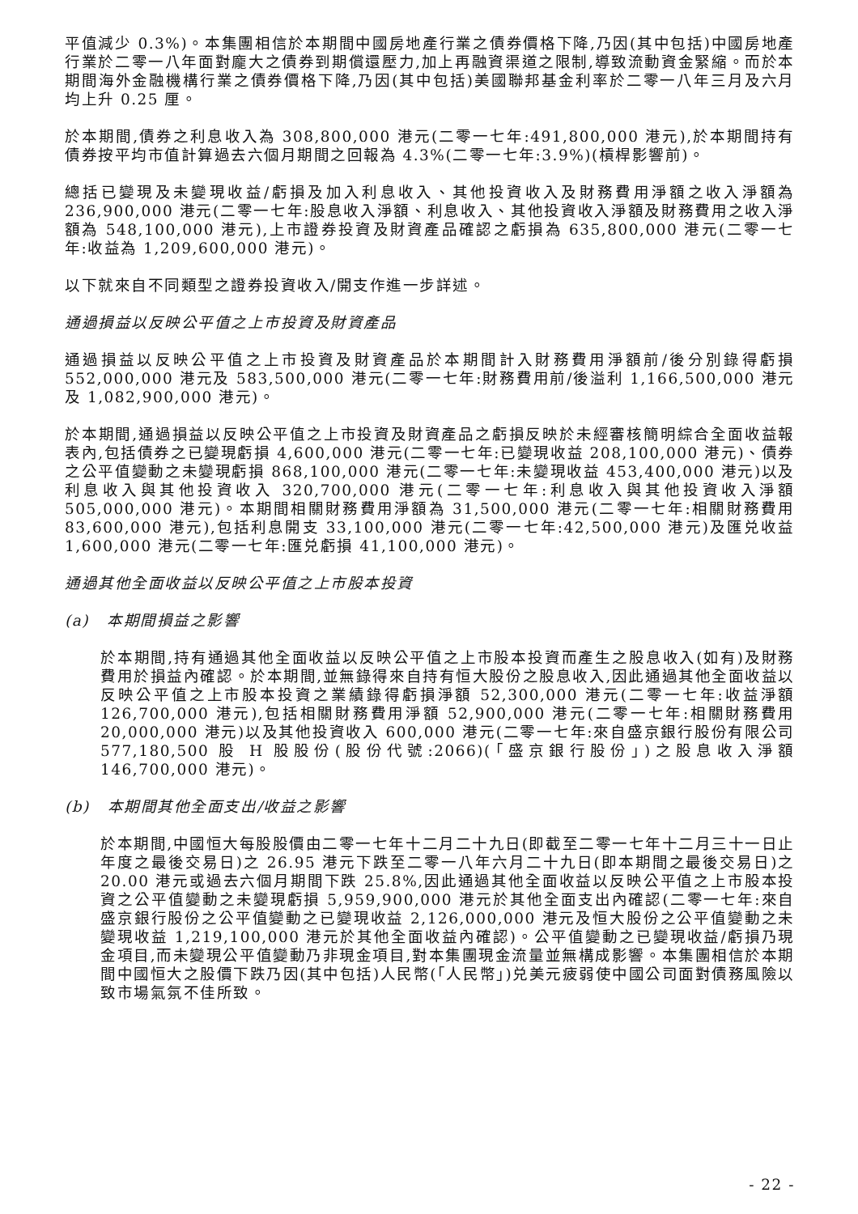平值減少 0.3%)。本集團相信於本期間中國房地產行業之債券價格下降,乃因(其中包括)中國房地產行業於二零一八年面對龐大之債券到期償還壓力,加上再融資渠道之限制,導致流動資金緊縮。而於本期間海外金融機構行業之債券價格下降,乃因(其中包括)美國聯邦基金利率於二零一八年三月及六月均上升 0.25 厘。
於本期間,債券之利息收入為 308,800,000 港元(二零一七年:491,800,000 港元),於本期間持有債券按平均市值計算過去六個月期間之回報為 4.3%(二零一七年:3.9%)(槓桿影響前)。
總括已變現及未變現收益/虧損及加入利息收入、其他投資收入及財務費用淨額之收入淨額為 236,900,000 港元(二零一七年:股息收入淨額、利息收入、其他投資收入淨額及財務費用之收入淨額為 548,100,000 港元),上市證券投資及財資產品確認之虧損為 635,800,000 港元(二零一七年:收益為 1,209,600,000 港元)。
以下就來自不同類型之證券投資收入/開支作進一步詳述。
通過損益以反映公平值之上市投資及財資產品
通過損益以反映公平值之上市投資及財資產品於本期間計入財務費用淨額前/後分別錄得虧損 552,000,000 港元及 583,500,000 港元(二零一七年:財務費用前/後溢利 1,166,500,000 港元及 1,082,900,000 港元)。
於本期間,通過損益以反映公平值之上市投資及財資產品之虧損反映於未經審核簡明綜合全面收益報表內,包括債券之已變現虧損 4,600,000 港元(二零一七年:已變現收益 208,100,000 港元)、債券之公平值變動之未變現虧損 868,100,000 港元(二零一七年:未變現收益 453,400,000 港元)以及利息收入與其他投資收入 320,700,000 港元(二零一七年:利息收入與其他投資收入淨額 505,000,000 港元)。本期間相關財務費用淨額為 31,500,000 港元(二零一七年:相關財務費用 83,600,000 港元),包括利息開支 33,100,000 港元(二零一七年:42,500,000 港元)及匯兑收益 1,600,000 港元(二零一七年:匯兑虧損 41,100,000 港元)。
通過其他全面收益以反映公平值之上市股本投資
(a) 本期間損益之影響
於本期間,持有通過其他全面收益以反映公平值之上市股本投資而產生之股息收入(如有)及財務費用於損益內確認。於本期間,並無錄得來自持有恒大股份之股息收入,因此通過其他全面收益以反映公平值之上市股本投資之業績錄得虧損淨額 52,300,000 港元(二零一七年:收益淨額 126,700,000 港元),包括相關財務費用淨額 52,900,000 港元(二零一七年:相關財務費用 20,000,000 港元)以及其他投資收入 600,000 港元(二零一七年:來自盛京銀行股份有限公司 577,180,500 股 H 股股份(股份代號:2066)(「盛京銀行股份」)之股息收入淨額 146,700,000 港元)。
(b) 本期間其他全面支出/收益之影響
於本期間,中國恒大每股股價由二零一七年十二月二十九日(即截至二零一七年十二月三十一日止年度之最後交易日)之 26.95 港元下跌至二零一八年六月二十九日(即本期間之最後交易日)之 20.00 港元或過去六個月期間下跌 25.8%,因此通過其他全面收益以反映公平值之上市股本投資之公平值變動之未變現虧損 5,959,900,000 港元於其他全面支出內確認(二零一七年:來自盛京銀行股份之公平值變動之已變現收益 2,126,000,000 港元及恒大股份之公平值變動之未變現收益 1,219,100,000 港元於其他全面收益內確認)。公平值變動之已變現收益/虧損乃現金項目,而未變現公平值變動乃非現金項目,對本集團現金流量並無構成影響。本集團相信於本期間中國恒大之股價下跌乃因(其中包括)人民幣(「人民幣」)兑美元疲弱使中國公司面對債務風險以致市場氣氛不佳所致。
- 22 -